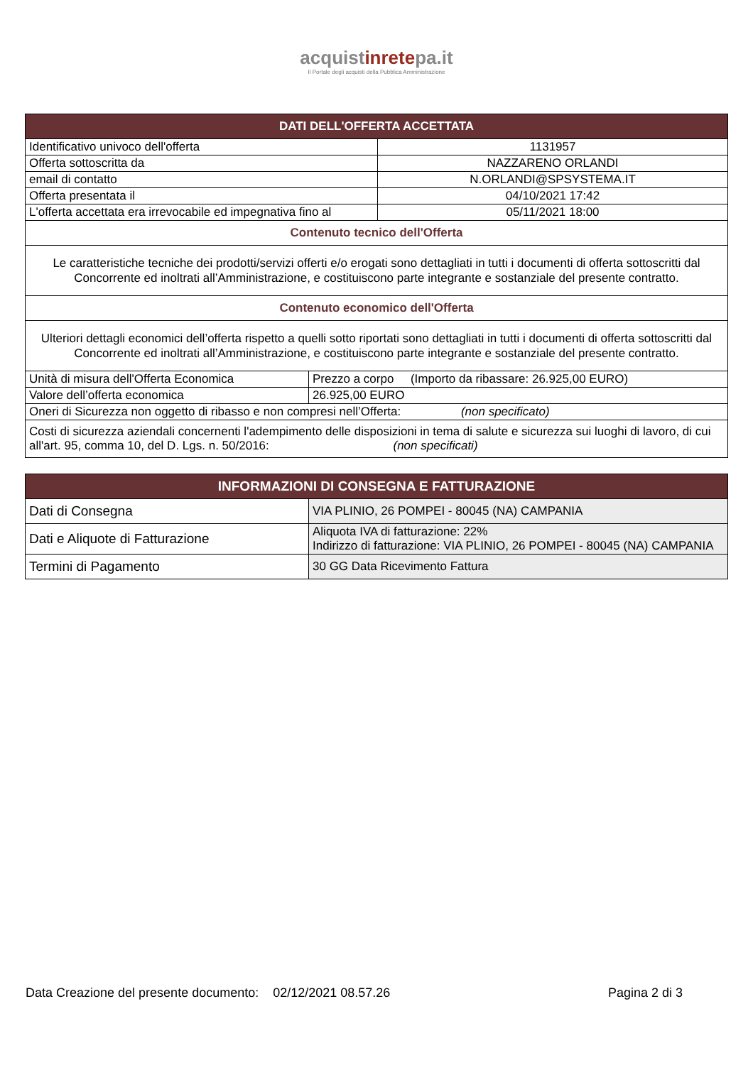acquistinretepa.it
Il Portale degli acquisti della Pubblica Amministrazione
| DATI DELL'OFFERTA ACCETTATA | |
| --- | --- |
| Identificativo univoco dell'offerta | 1131957 |
| Offerta sottoscritta da | NAZZARENO ORLANDI |
| email di contatto | N.ORLANDI@SPSYSTEMA.IT |
| Offerta presentata il | 04/10/2021 17:42 |
| L'offerta accettata era irrevocabile ed impegnativa fino al | 05/11/2021 18:00 |
| Contenuto tecnico dell'Offerta | |
| Le caratteristiche tecniche dei prodotti/servizi offerti e/o erogati sono dettagliati in tutti i documenti di offerta sottoscritti dal Concorrente ed inoltrati all’Amministrazione, e costituiscono parte integrante e sostanziale del presente contratto. | |
| Contenuto economico dell'Offerta | |
| Ulteriori dettagli economici dell’offerta rispetto a quelli sotto riportati sono dettagliati in tutti i documenti di offerta sottoscritti dal Concorrente ed inoltrati all’Amministrazione, e costituiscono parte integrante e sostanziale del presente contratto. | |
| Unità di misura dell'Offerta Economica | Prezzo a corpo (Importo da ribassare: 26.925,00 EURO) |
| Valore dell’offerta economica | 26.925,00 EURO |
| Oneri di Sicurezza non oggetto di ribasso e non compresi nell’Offerta: (non specificato) | |
| Costi di sicurezza aziendali concernenti l'adempimento delle disposizioni in tema di salute e sicurezza sui luoghi di lavoro, di cui all'art. 95, comma 10, del D. Lgs. n. 50/2016: (non specificati) | |
| INFORMAZIONI DI CONSEGNA E FATTURAZIONE | |
| --- | --- |
| Dati di Consegna | VIA PLINIO, 26 POMPEI - 80045 (NA) CAMPANIA |
| Dati e Aliquote di Fatturazione | Aliquota IVA di fatturazione: 22% Indirizzo di fatturazione: VIA PLINIO, 26 POMPEI - 80045 (NA) CAMPANIA |
| Termini di Pagamento | 30 GG Data Ricevimento Fattura |
Data Creazione del presente documento: 02/12/2021 08.57.26 Pagina 2 di 3